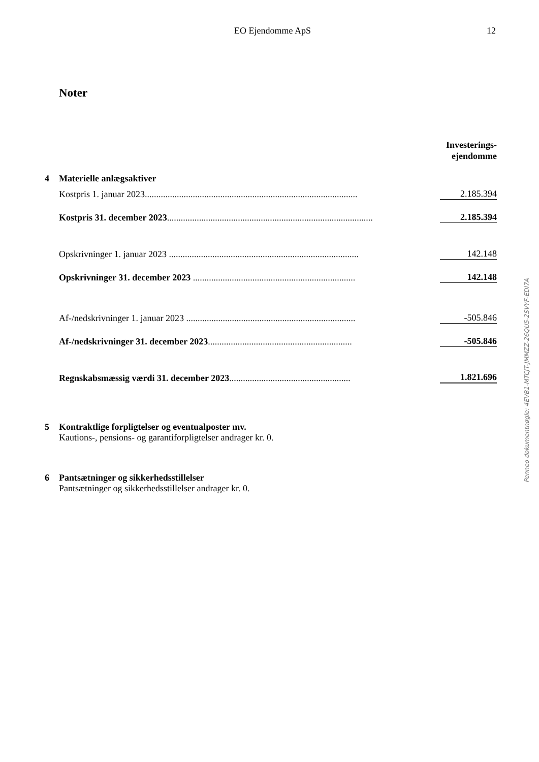EO Ejendomme ApS 12
Noter
| | | | Investerings- ejendomme |
| 4 | Materielle anlægsaktiver | | |
| | Kostpris 1. januar 2023............................................................................................. | | 2.185.394 |
| | Kostpris 31. december 2023 .......................................................................................... | | 2.185.394 |
| | Opskrivninger 1. januar 2023 ................................................................................... | | 142.148 |
| | Opskrivninger 31. december 2023 ....................................................................... | | 142.148 |
| | Af-/nedskrivninger 1. januar 2023 .......................................................................... | | -505.846 |
| | Af-/nedskrivninger 31. december 2023 ............................................................... | | -505.846 |
| | Regnskabsmæssig værdi 31. december 2023 ..................................................... | | 1.821.696 |
5 Kontraktlige forpligtelser og eventualposter mv.
Kautions-, pensions- og garantiforpligtelser andrager kr. 0.
6 Pantsætninger og sikkerhedsstillelser
Pantsætninger og sikkerhedsstillelser andrager kr. 0.
Penneo dokumentnøgle: 4EVB1-MTCJT-JMMZZ-26QU5-2SVYF-EDI7A